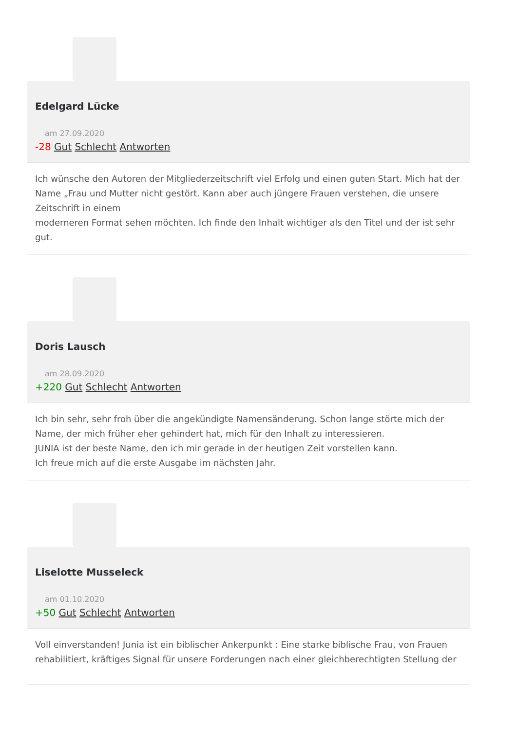Edelgard Lücke
am 27.09.2020
-28 Gut Schlecht Antworten
Ich wünsche den Autoren der Mitgliederzeitschrift viel Erfolg und einen guten Start. Mich hat der Name „Frau und Mutter nicht gestört. Kann aber auch jüngere Frauen verstehen, die unsere Zeitschrift in einem
moderneren Format sehen möchten. Ich finde den Inhalt wichtiger als den Titel und der ist sehr gut.
Doris Lausch
am 28.09.2020
+220 Gut Schlecht Antworten
Ich bin sehr, sehr froh über die angekündigte Namensänderung. Schon lange störte mich der Name, der mich früher eher gehindert hat, mich für den Inhalt zu interessieren.
JUNIA ist der beste Name, den ich mir gerade in der heutigen Zeit vorstellen kann.
Ich freue mich auf die erste Ausgabe im nächsten Jahr.
Liselotte Musseleck
am 01.10.2020
+50 Gut Schlecht Antworten
Voll einverstanden! Junia ist ein biblischer Ankerpunkt : Eine starke biblische Frau, von Frauen rehabilitiert, kräftiges Signal für unsere Forderungen nach einer gleichberechtigten Stellung der